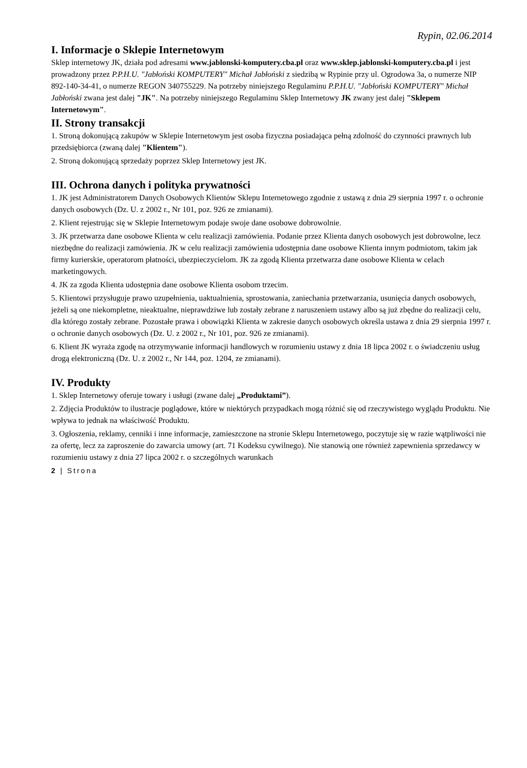Rypin, 02.06.2014
I. Informacje o Sklepie Internetowym
Sklep internetowy JK, działa pod adresami www.jablonski-komputery.cba.pl oraz www.sklep.jablonski-komputery.cba.pl i jest prowadzony przez P.P.H.U. "Jabłoński KOMPUTERY" Michał Jabłoński z siedzibą w Rypinie przy ul. Ogrodowa 3a, o numerze NIP 892-140-34-41, o numerze REGON 340755229. Na potrzeby niniejszego Regulaminu P.P.H.U. "Jabłoński KOMPUTERY" Michał Jabłoński zwana jest dalej "JK". Na potrzeby niniejszego Regulaminu Sklep Internetowy JK zwany jest dalej "Sklepem Internetowym".
II. Strony transakcji
1. Stroną dokonującą zakupów w Sklepie Internetowym jest osoba fizyczna posiadająca pełną zdolność do czynności prawnych lub przedsiębiorca (zwaną dalej "Klientem").
2. Stroną dokonującą sprzedaży poprzez Sklep Internetowy jest JK.
III. Ochrona danych i polityka prywatności
1. JK jest Administratorem Danych Osobowych Klientów Sklepu Internetowego zgodnie z ustawą z dnia 29 sierpnia 1997 r. o ochronie danych osobowych (Dz. U. z 2002 r., Nr 101, poz. 926 ze zmianami).
2. Klient rejestrując się w Sklepie Internetowym podaje swoje dane osobowe dobrowolnie.
3. JK przetwarza dane osobowe Klienta w celu realizacji zamówienia. Podanie przez Klienta danych osobowych jest dobrowolne, lecz niezbędne do realizacji zamówienia. JK w celu realizacji zamówienia udostępnia dane osobowe Klienta innym podmiotom, takim jak firmy kurierskie, operatorom płatności, ubezpieczycielom. JK za zgodą Klienta przetwarza dane osobowe Klienta w celach marketingowych.
4. JK za zgoda Klienta udostępnia dane osobowe Klienta osobom trzecim.
5. Klientowi przysługuje prawo uzupełnienia, uaktualnienia, sprostowania, zaniechania przetwarzania, usunięcia danych osobowych, jeżeli są one niekompletne, nieaktualne, nieprawdziwe lub zostały zebrane z naruszeniem ustawy albo są już zbędne do realizacji celu, dla którego zostały zebrane. Pozostałe prawa i obowiązki Klienta w zakresie danych osobowych określa ustawa z dnia 29 sierpnia 1997 r. o ochronie danych osobowych (Dz. U. z 2002 r., Nr 101, poz. 926 ze zmianami).
6. Klient JK wyraża zgodę na otrzymywanie informacji handlowych w rozumieniu ustawy z dnia 18 lipca 2002 r. o świadczeniu usług drogą elektroniczną (Dz. U. z 2002 r., Nr 144, poz. 1204, ze zmianami).
IV. Produkty
1. Sklep Internetowy oferuje towary i usługi (zwane dalej „Produktami”).
2. Zdjęcia Produktów to ilustracje poglądowe, które w niektórych przypadkach mogą różnić się od rzeczywistego wyglądu Produktu. Nie wpływa to jednak na właściwość Produktu.
3. Ogłoszenia, reklamy, cenniki i inne informacje, zamieszczone na stronie Sklepu Internetowego, poczytuje się w razie wątpliwości nie za ofertę, lecz za zaproszenie do zawarcia umowy (art. 71 Kodeksu cywilnego). Nie stanowią one również zapewnienia sprzedawcy w rozumieniu ustawy z dnia 27 lipca 2002 r. o szczególnych warunkach
2 | Strona